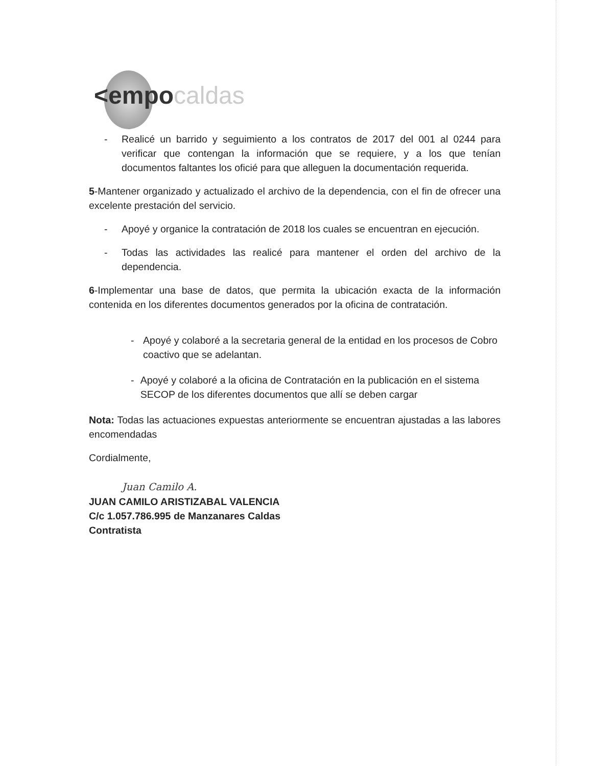<empocaldas
- Realicé un barrido y seguimiento a los contratos de 2017 del 001 al 0244 para verificar que contengan la información que se requiere, y a los que tenían documentos faltantes los oficié para que alleguen la documentación requerida.
5-Mantener organizado y actualizado el archivo de la dependencia, con el fin de ofrecer una excelente prestación del servicio.
- Apoyé y organice la contratación de 2018 los cuales se encuentran en ejecución.
- Todas las actividades las realicé para mantener el orden del archivo de la dependencia.
6-Implementar una base de datos, que permita la ubicación exacta de la información contenida en los diferentes documentos generados por la oficina de contratación.
- Apoyé y colaboré a la secretaria general de la entidad en los procesos de Cobro coactivo que se adelantan.
- Apoyé y colaboré a la oficina de Contratación en la publicación en el sistema SECOP de los diferentes documentos que allí se deben cargar
Nota: Todas las actuaciones expuestas anteriormente se encuentran ajustadas a las labores encomendadas
Cordialmente,
Juan Camilo A.
JUAN CAMILO ARISTIZABAL VALENCIA
C/c 1.057.786.995 de Manzanares Caldas
Contratista